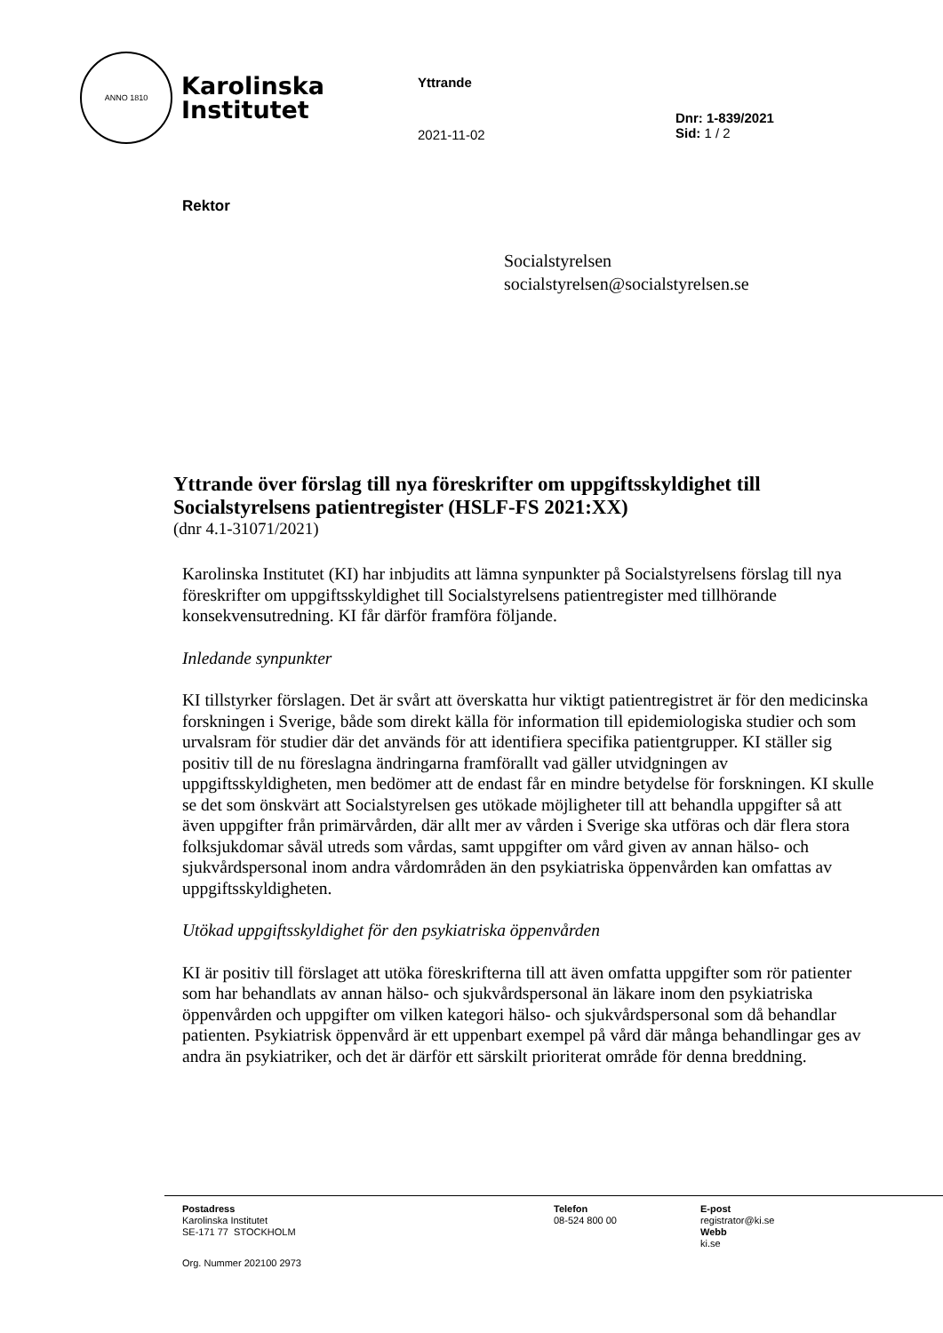ANNO 1810
Karolinska
Institutet
Yttrande
2021-11-02
Dnr: 1-839/2021
Sid: 1 / 2
Rektor
Socialstyrelsen
socialstyrelsen@socialstyrelsen.se
Yttrande över förslag till nya föreskrifter om uppgiftsskyldighet till Socialstyrelsens patientregister (HSLF-FS 2021:XX)
(dnr 4.1-31071/2021)
Karolinska Institutet (KI) har inbjudits att lämna synpunkter på Socialstyrelsens förslag till nya föreskrifter om uppgiftsskyldighet till Socialstyrelsens patientregister med tillhörande konsekvensutredning. KI får därför framföra följande.
Inledande synpunkter
KI tillstyrker förslagen. Det är svårt att överskatta hur viktigt patientregistret är för den medicinska forskningen i Sverige, både som direkt källa för information till epidemiologiska studier och som urvalsram för studier där det används för att identifiera specifika patientgrupper. KI ställer sig positiv till de nu föreslagna ändringarna framförallt vad gäller utvidgningen av uppgiftsskyldigheten, men bedömer att de endast får en mindre betydelse för forskningen. KI skulle se det som önskvärt att Socialstyrelsen ges utökade möjligheter till att behandla uppgifter så att även uppgifter från primärvården, där allt mer av vården i Sverige ska utföras och där flera stora folksjukdomar såväl utreds som vårdas, samt uppgifter om vård given av annan hälso- och sjukvårdspersonal inom andra vårdområden än den psykiatriska öppenvården kan omfattas av uppgiftsskyldigheten.
Utökad uppgiftsskyldighet för den psykiatriska öppenvården
KI är positiv till förslaget att utöka föreskrifterna till att även omfatta uppgifter som rör patienter som har behandlats av annan hälso- och sjukvårdspersonal än läkare inom den psykiatriska öppenvården och uppgifter om vilken kategori hälso- och sjukvårdspersonal som då behandlar patienten. Psykiatrisk öppenvård är ett uppenbart exempel på vård där många behandlingar ges av andra än psykiatriker, och det är därför ett särskilt prioriterat område för denna breddning.
Postadress
Karolinska Institutet
SE-171 77 STOCKHOLM
Org. Nummer 202100 2973
Telefon
08-524 800 00
E-post
registrator@ki.se
Webb
ki.se